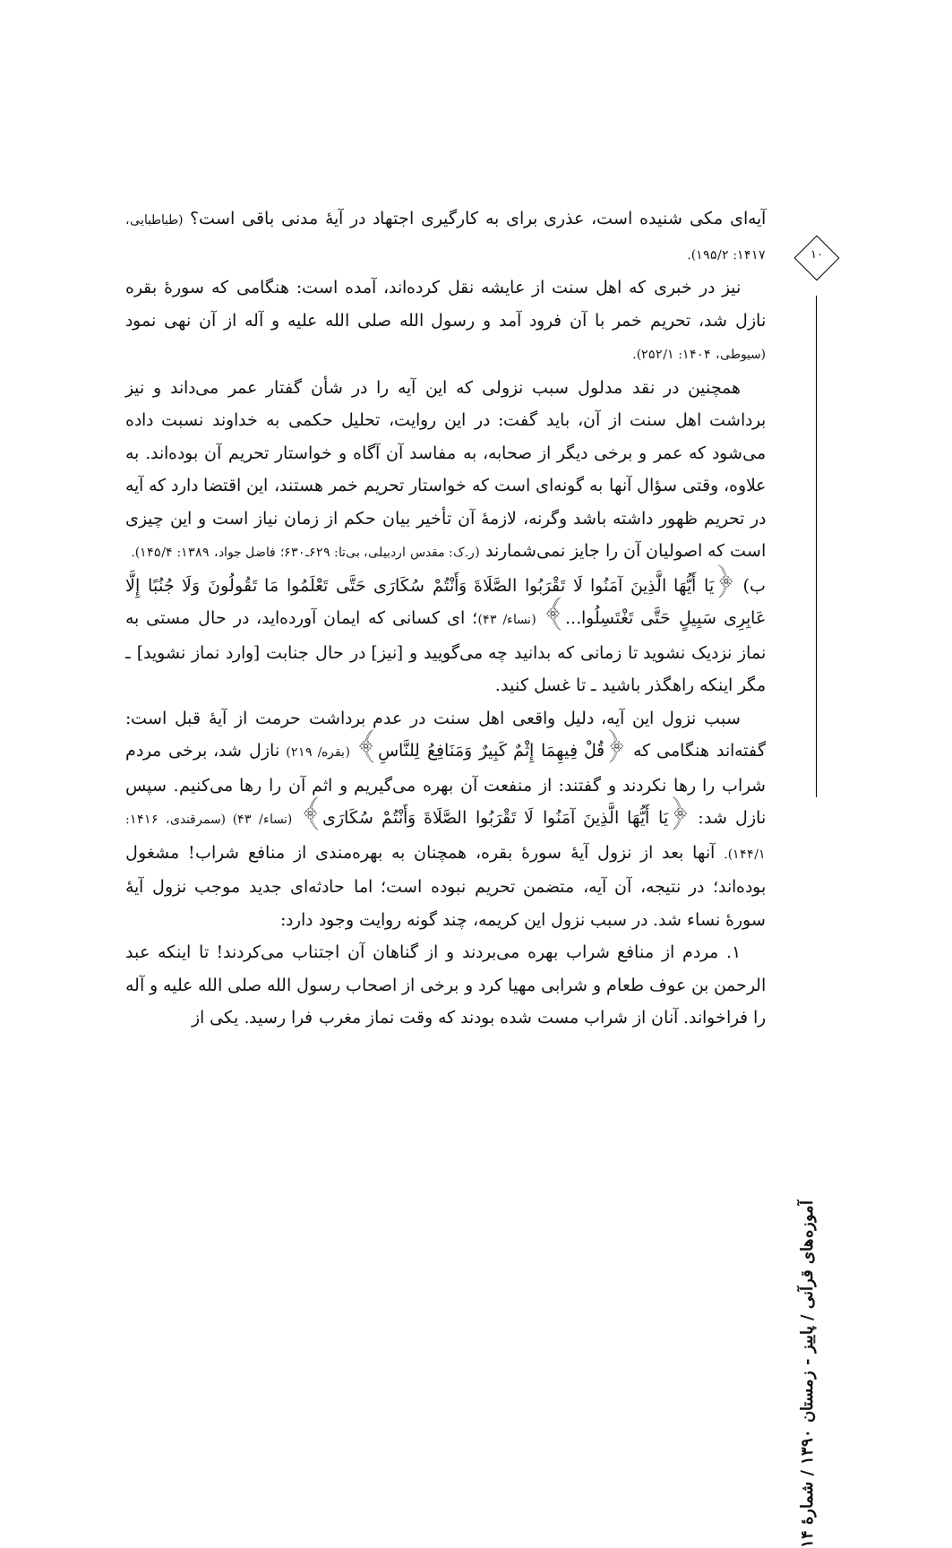آیه‌ای مکی شنیده است، عذری برای به کارگیری اجتهاد در آیهٔ مدنی باقی است؟ (طباطبایی، ۱۴۱۷: ۱۹۵/۲).
نیز در خبری که اهل سنت از عایشه نقل کرده‌اند، آمده است: هنگامی که سورهٔ بقره نازل شد، تحریم خمر با آن فرود آمد و رسول الله صلی الله علیه و آله از آن نهی نمود (سیوطی، ۱۴۰۴: ۲۵۲/۱).
همچنین در نقد مدلول سبب نزولی که این آیه را در شأن گفتار عمر می‌داند و نیز برداشت اهل سنت از آن، باید گفت: در این روایت، تحلیل حکمی به خداوند نسبت داده می‌شود که عمر و برخی دیگر از صحابه، به مفاسد آن آگاه و خواستار تحریم آن بوده‌اند. به علاوه، وقتی سؤال آنها به گونه‌ای است که خواستار تحریم خمر هستند، این اقتضا دارد که آیه در تحریم ظهور داشته باشد وگرنه، لازمهٔ آن تأخیر بیان حکم از زمان نیاز است و این چیزی است که اصولیان آن را جایز نمی‌شمارند (ر.ک: مقدس اردبیلی، بی‌تا: ۶۲۹ـ۶۳۰؛ فاضل جواد، ۱۳۸۹: ۱۴۵/۴).
ب) ﴿یَا أَیُّهَا الَّذِینَ آمَنُوا لَا تَقْرَبُوا الصَّلَاةَ وَأَنْتُمْ سُکَارَى حَتَّى تَعْلَمُوا مَا تَقُولُونَ وَلَا جُنُبًا إِلَّا عَابِرِی سَبِیلٍ حَتَّى تَغْتَسِلُوا...﴾ (نساء/ ۴۳)؛ ای کسانی که ایمان آورده‌اید، در حال مستی به نماز نزدیک نشوید تا زمانی که بدانید چه می‌گویید و [نیز] در حال جنابت [وارد نماز نشوید] ـ مگر اینکه راهگذر باشید ـ تا غسل کنید.
سبب نزول این آیه، دلیل واقعی اهل سنت در عدم برداشت حرمت از آیهٔ قبل است: گفته‌اند هنگامی که ﴿قُلْ فِیهِمَا إِثْمٌ کَبِیرٌ وَمَنَافِعُ لِلنَّاسِ﴾ (بقره/ ۲۱۹) نازل شد، برخی مردم شراب را رها نکردند و گفتند: از منفعت آن بهره می‌گیریم و اثم آن را رها می‌کنیم. سپس نازل شد: ﴿یَا أَیُّهَا الَّذِینَ آمَنُوا لَا تَقْرَبُوا الصَّلَاةَ وَأَنْتُمْ سُکَارَى﴾ (نساء/ ۴۳) (سمرقندی، ۱۴۱۶: ۱۴۴/۱). آنها بعد از نزول آیهٔ سورهٔ بقره، همچنان به بهره‌مندی از منافع شراب! مشغول بوده‌اند؛ در نتیجه، آن آیه، متضمن تحریم نبوده است؛ اما حادثه‌ای جدید موجب نزول آیهٔ سورهٔ نساء شد. در سبب نزول این کریمه، چند گونه روایت وجود دارد:
۱. مردم از منافع شراب بهره می‌بردند و از گناهان آن اجتناب می‌کردند! تا اینکه عبد الرحمن بن عوف طعام و شرابی مهیا کرد و برخی از اصحاب رسول الله صلی الله علیه و آله را فراخواند. آنان از شراب مست شده بودند که وقت نماز مغرب فرا رسید. یکی از
۱۰
آموزه‌های قرآنی / پاییز - زمستان ۱۳۹۰ / شمارهٔ ۱۴